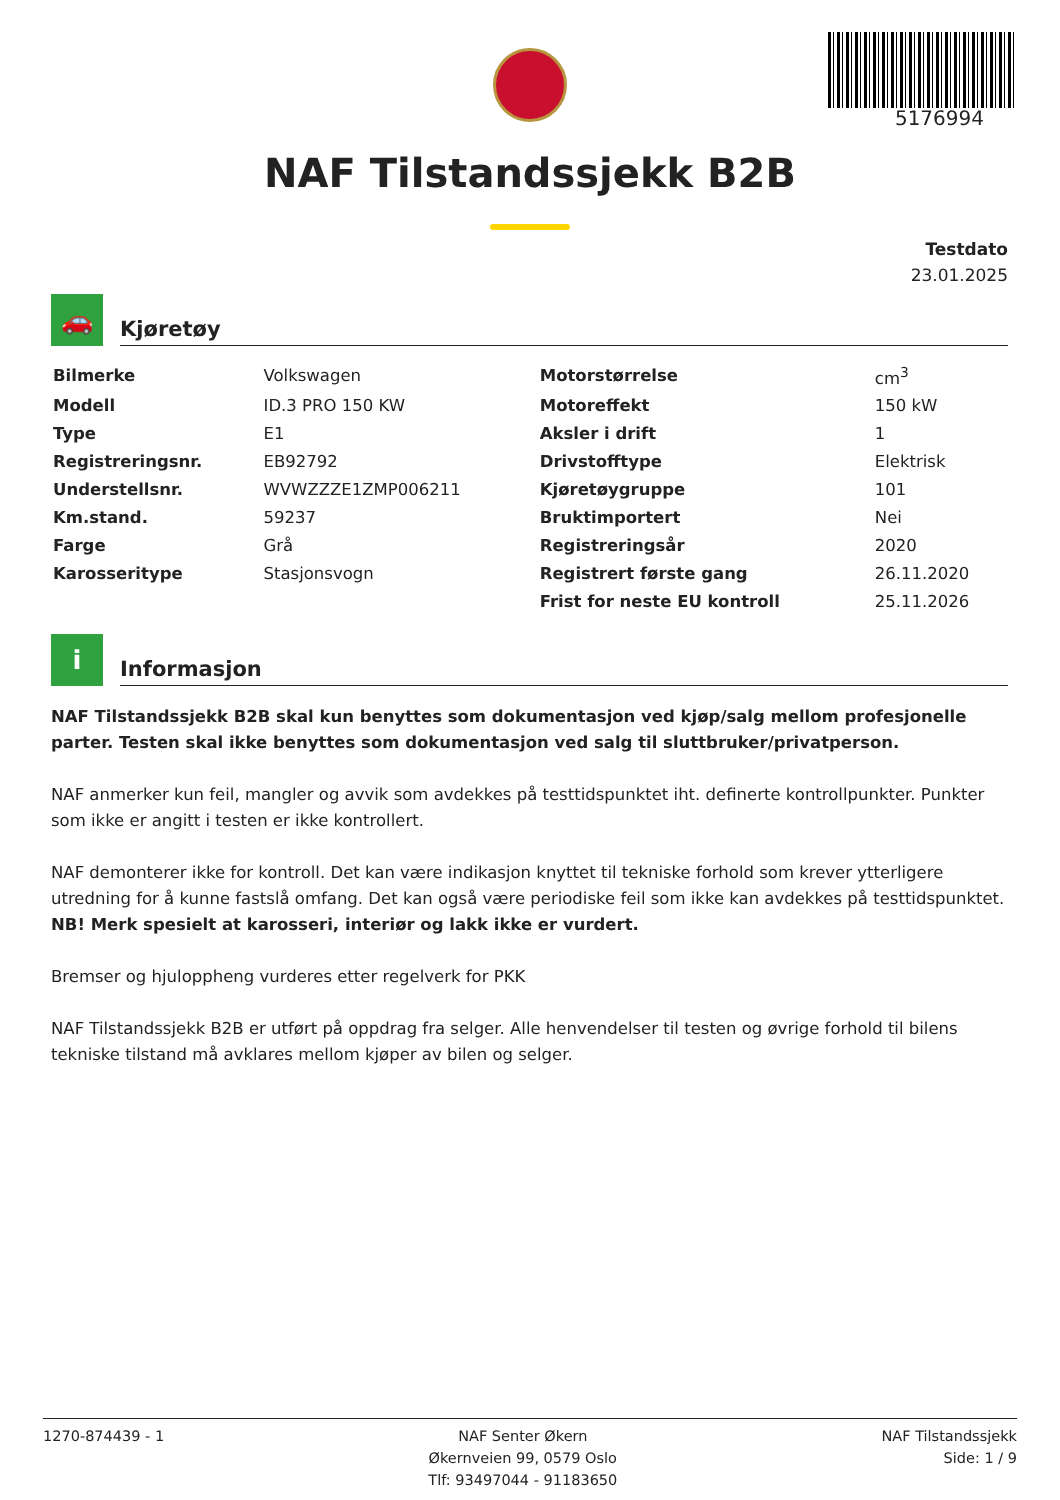5176994
NAF Tilstandssjekk B2B
Testdato
23.01.2025
🚗
Kjøretøy
| Bilmerke | Volkswagen | Motorstørrelse | cm<sup>3</sup> |
| Modell | ID.3 PRO 150 KW | Motoreffekt | 150 kW |
| Type | E1 | Aksler i drift | 1 |
| Registreringsnr. | EB92792 | Drivstofftype | Elektrisk |
| Understellsnr. | WVWZZZE1ZMP006211 | Kjøretøygruppe | 101 |
| Km.stand. | 59237 | Bruktimportert | Nei |
| Farge | Grå | Registreringsår | 2020 |
| Karosseritype | Stasjonsvogn | Registrert første gang | 26.11.2020 |
| | | Frist for neste EU kontroll | 25.11.2026 |
i
Informasjon
NAF Tilstandssjekk B2B skal kun benyttes som dokumentasjon ved kjøp/salg mellom profesjonelle parter. Testen skal ikke benyttes som dokumentasjon ved salg til sluttbruker/privatperson.
NAF anmerker kun feil, mangler og avvik som avdekkes på testtidspunktet iht. definerte kontrollpunkter. Punkter som ikke er angitt i testen er ikke kontrollert.
NAF demonterer ikke for kontroll. Det kan være indikasjon knyttet til tekniske forhold som krever ytterligere utredning for å kunne fastslå omfang. Det kan også være periodiske feil som ikke kan avdekkes på testtidspunktet.
NB! Merk spesielt at karosseri, interiør og lakk ikke er vurdert.
Bremser og hjuloppheng vurderes etter regelverk for PKK
NAF Tilstandssjekk B2B er utført på oppdrag fra selger. Alle henvendelser til testen og øvrige forhold til bilens tekniske tilstand må avklares mellom kjøper av bilen og selger.
1270-874439 - 1 NAF Senter Økern
Økernveien 99, 0579 Oslo
Tlf: 93497044 - 91183650
NAF Tilstandssjekk
Side: 1 / 9